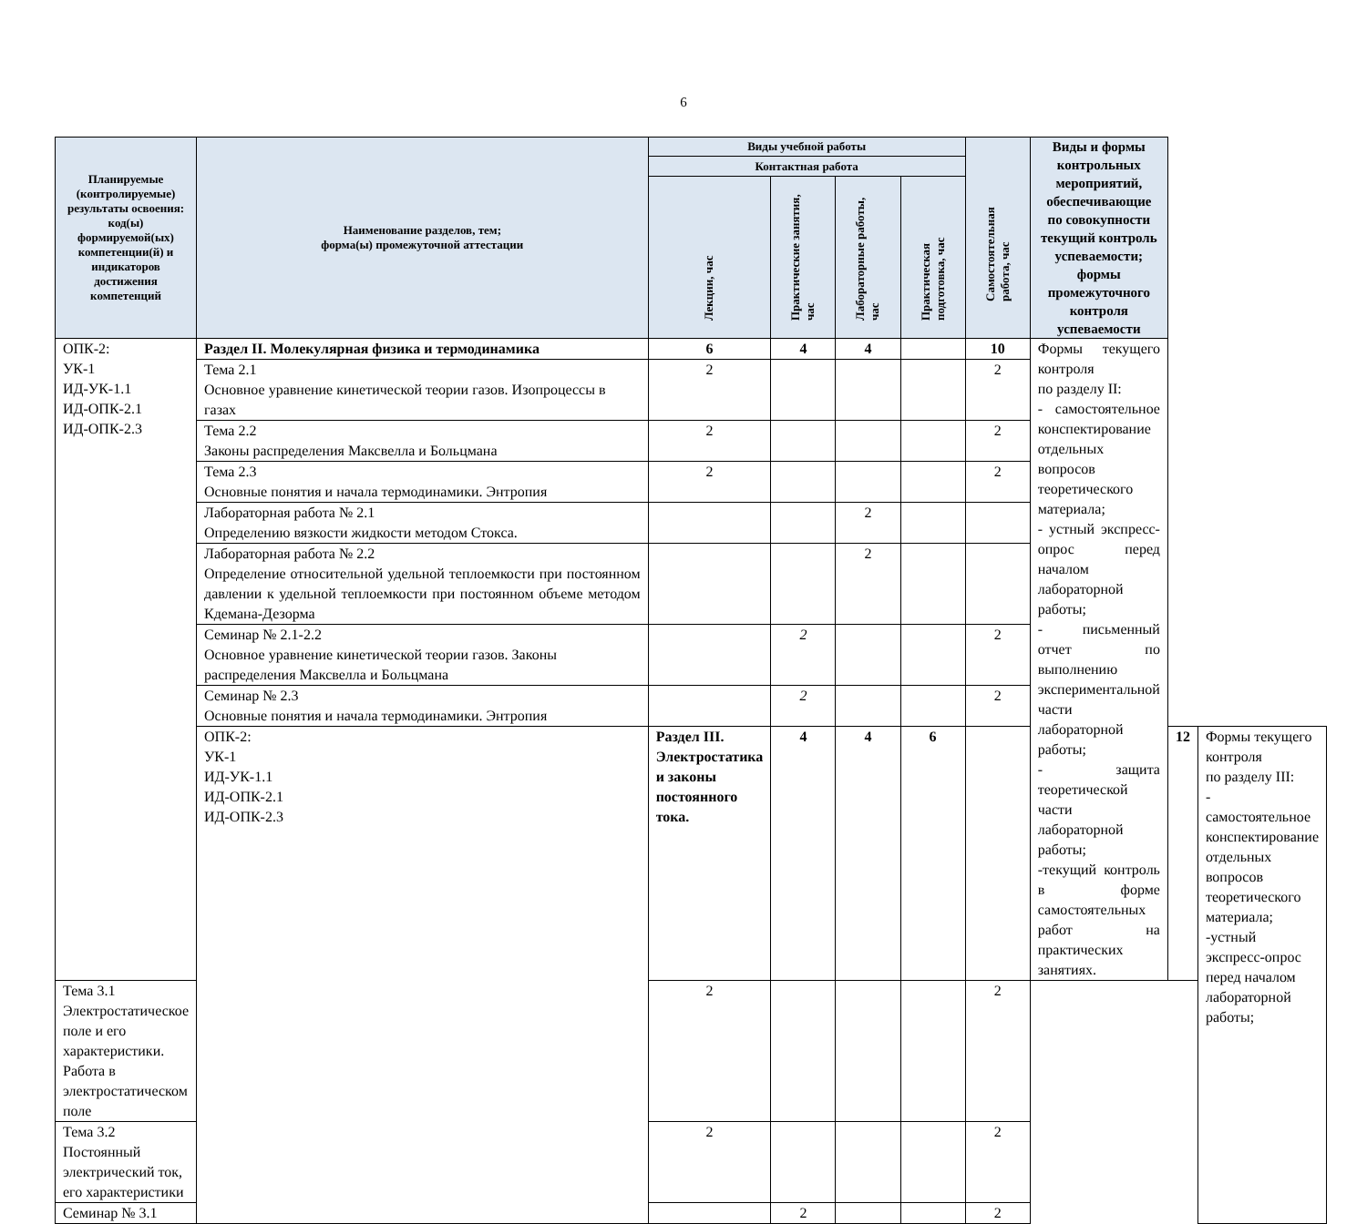6
| Планируемые (контролируемые) результаты освоения: код(ы) формируемой(ых) компетенции(й) и индикаторов достижения компетенций | Наименование разделов, тем; форма(ы) промежуточной аттестации | Виды учебной работы | | | | Самостоятельная работа, час | Виды и формы контрольных мероприятий, обеспечивающие по совокупности текущий контроль успеваемости; формы промежуточного контроля успеваемости | | |
| --- | --- | --- | --- | --- | --- | --- | --- | --- | --- |
| | | Контактная работа | | | | | | | |
| | | Лекции, час | Практические занятия, час | Лабораторные работы, час | Практическая подготовка, час | | | | |
| ОПК-2: УК-1 ИД-УК-1.1 ИД-ОПК-2.1 ИД-ОПК-2.3 | Раздел II. Молекулярная физика и термодинамика | 6 | 4 | 4 | | 10 | Формы текущего контроля по разделу II: - самостоятельное конспектирование отдельных вопросов теоретического материала; - устный экспресс-опрос перед началом лабораторной работы; - письменный отчет по выполнению экспериментальной части лабораторной работы; - защита теоретической части лабораторной работы; -текущий контроль в форме самостоятельных работ на практических занятиях. | | |
| | Тема 2.1 Основное уравнение кинетической теории газов. Изопроцессы в газах | 2 | | | | 2 | | | |
| | Тема 2.2 Законы распределения Максвелла и Больцмана | 2 | | | | 2 | | | |
| | Тема 2.3 Основные понятия и начала термодинамики. Энтропия | 2 | | | | 2 | | | |
| | Лабораторная работа № 2.1 Определению вязкости жидкости методом Стокса. | | | 2 | | | | | |
| | Лабораторная работа № 2.2 Определение относительной удельной теплоемкости при постоянном давлении к удельной теплоемкости при постоянном объеме методом Кдемана-Дезорма | | | 2 | | | | | |
| | Семинар № 2.1-2.2 Основное уравнение кинетической теории газов. Законы распределения Максвелла и Больцмана | | 2 | | | 2 | | | |
| | Семинар № 2.3 Основные понятия и начала термодинамики. Энтропия | | 2 | | | 2 | | | |
| | ОПК-2: УК-1 ИД-УК-1.1 ИД-ОПК-2.1 ИД-ОПК-2.3 | Раздел III. Электростатика и законы постоянного тока. | 4 | 4 | 6 | | | 12 | Формы текущего контроля по разделу III: - самостоятельное конспектирование отдельных вопросов теоретического материала; -устный экспресс-опрос перед началом лабораторной работы; |
| Тема 3.1 Электростатическое поле и его характеристики. Работа в электростатическом поле | | 2 | | | | 2 | | | |
| Тема 3.2 Постоянный электрический ток, его характеристики | | 2 | | | | 2 | | | |
| Семинар № 3.1 | | | 2 | | | 2 | | | |